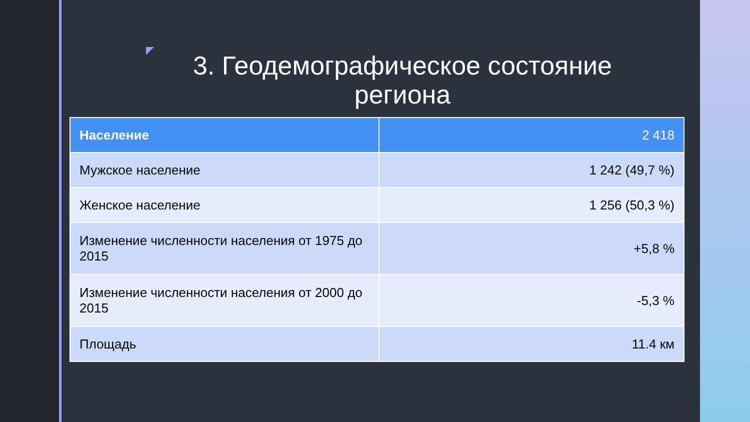3. Геодемографическое состояние региона
| Население | 2 418 |
| --- | --- |
| Мужское население | 1 242 (49,7 %) |
| Женское население | 1 256 (50,3 %) |
| Изменение численности населения от 1975 до 2015 | +5,8 % |
| Изменение численности населения от 2000 до 2015 | -5,3 % |
| Площадь | 11.4 км |